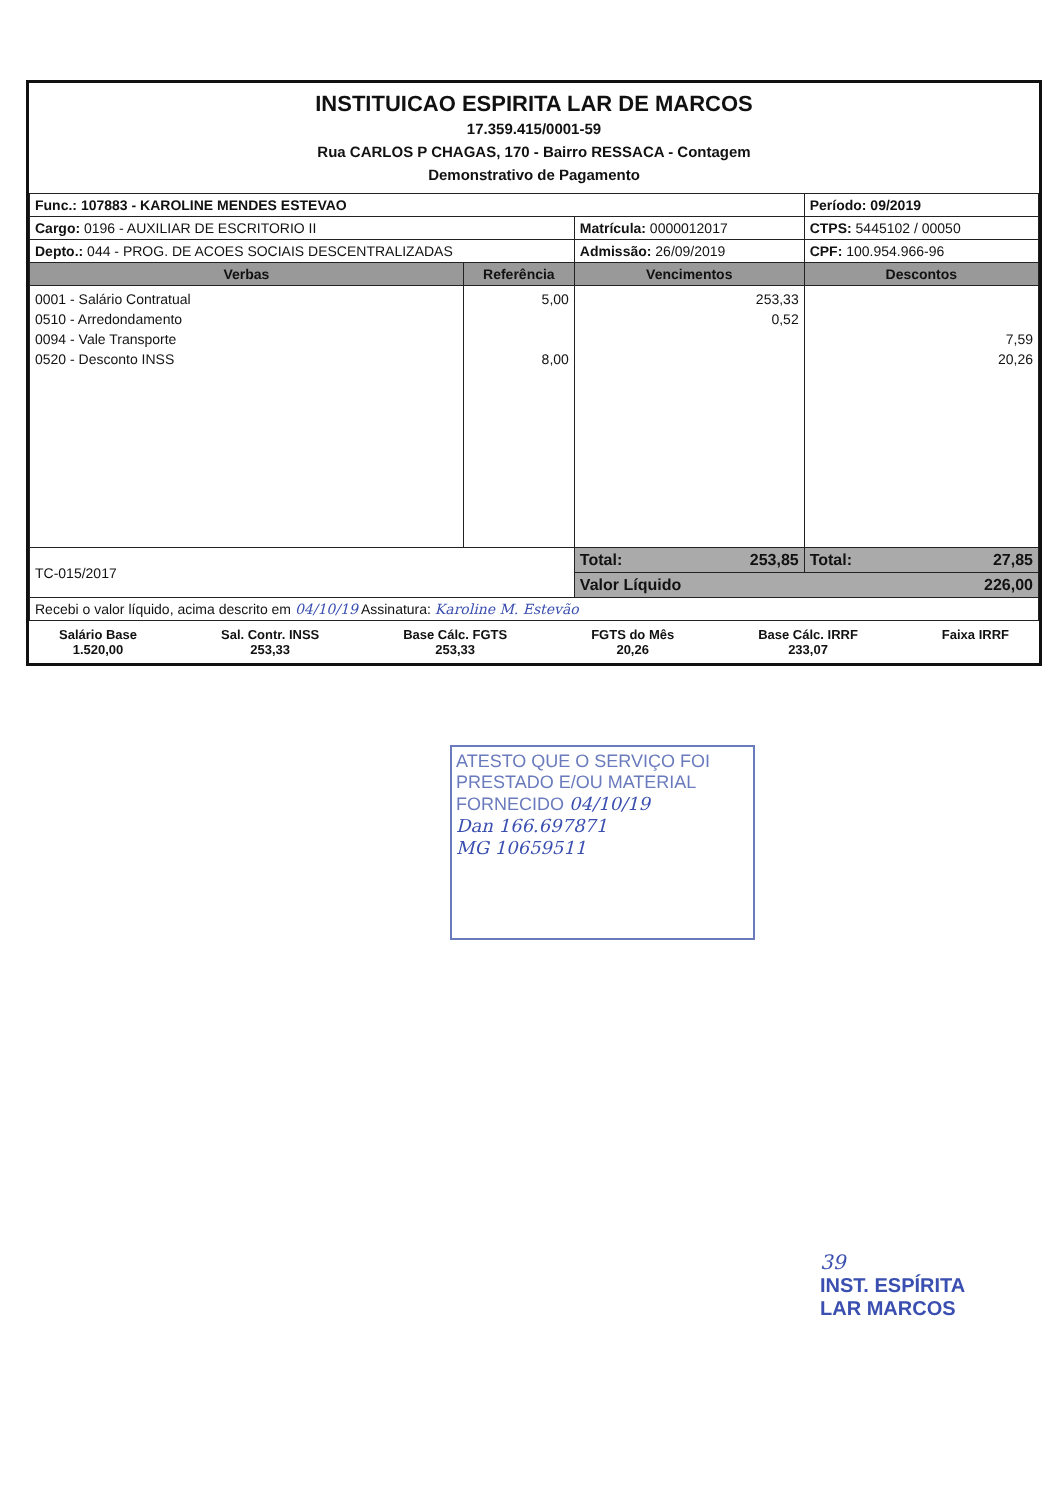INSTITUICAO ESPIRITA LAR DE MARCOS
17.359.415/0001-59
Rua CARLOS P CHAGAS, 170 - Bairro RESSACA - Contagem
Demonstrativo de Pagamento
| Func.: 107883 - KAROLINE MENDES ESTEVAO | | | Período: 09/2019 |
| Cargo: 0196 - AUXILIAR DE ESCRITORIO II | | Matrícula: 0000012017 | CTPS: 5445102 / 00050 |
| Depto.: 044 - PROG. DE ACOES SOCIAIS DESCENTRALIZADAS | | Admissão: 26/09/2019 | CPF: 100.954.966-96 |
| Verbas | Referência | Vencimentos | Descontos |
| 0001 - Salário Contratual 0510 - Arredondamento 0094 - Vale Transporte 0520 - Desconto INSS | 5,00 8,00 | 253,33 0,52 | 7,59 20,26 |
| TC-015/2017 | | Total: 253,85 | Total: 27,85 |
| | | Valor Líquido 226,00 | |
| Recebi o valor líquido, acima descrito em 04/10/19 Assinatura: Karoline M. Estevão | | | |
Salário Base
1.520,00
Sal. Contr. INSS
253,33
Base Cálc. FGTS
253,33
FGTS do Mês
20,26
Base Cálc. IRRF
233,07
Faixa IRRF
ATESTO QUE O SERVIÇO FOI PRESTADO E/OU MATERIAL FORNECIDO 04/10/19
Dan 166.697871
MG 10659511
39
INST. ESPÍRITA
LAR MARCOS